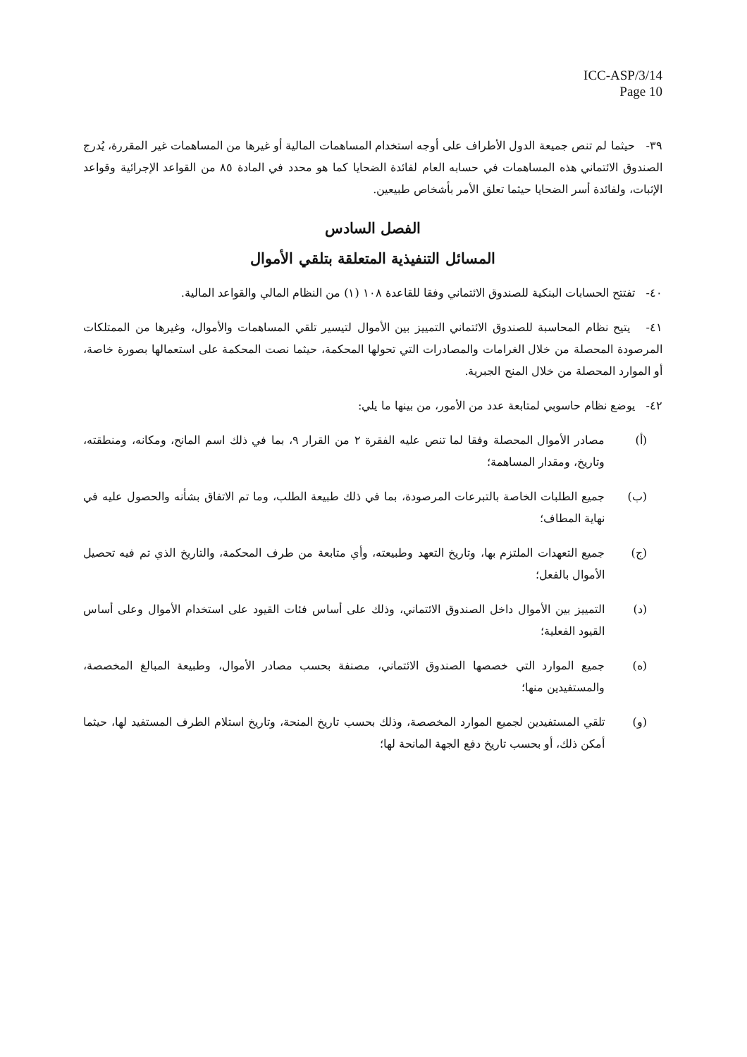ICC-ASP/3/14
Page 10
٣٩- حيثما لم تنص جميعة الدول الأطراف على أوجه استخدام المساهمات المالية أو غيرها من المساهمات غير المقررة، يُدرج الصندوق الائتماني هذه المساهمات في حسابه العام لفائدة الضحايا كما هو محدد في المادة ٨٥ من القواعد الإجرائية وقواعد الإثبات، ولفائدة أسر الضحايا حيثما تعلق الأمر بأشخاص طبيعين.
الفصل السادس
المسائل التنفيذية المتعلقة بتلقي الأموال
٤٠- تفتتح الحسابات البنكية للصندوق الائتماني وفقا للقاعدة ١٠٨ (١) من النظام المالي والقواعد المالية.
٤١- يتيح نظام المحاسبة للصندوق الائتماني التمييز بين الأموال لتيسير تلقي المساهمات والأموال، وغيرها من الممتلكات المرصودة المحصلة من خلال الغرامات والمصادرات التي تحولها المحكمة، حيثما نصت المحكمة على استعمالها بصورة خاصة، أو الموارد المحصلة من خلال المنح الجبرية.
٤٢- يوضع نظام حاسوبي لمتابعة عدد من الأمور، من بينها ما يلي:
(أ) مصادر الأموال المحصلة وفقا لما تنص عليه الفقرة ٢ من القرار ٩، بما في ذلك اسم المانح، ومكانه، ومنطقته، وتاريخ، ومقدار المساهمة؛
(ب) جميع الطلبات الخاصة بالتبرعات المرصودة، بما في ذلك طبيعة الطلب، وما تم الاتفاق بشأنه والحصول عليه في نهاية المطاف؛
(ج) جميع التعهدات الملتزم بها، وتاريخ التعهد وطبيعته، وأي متابعة من طرف المحكمة، والتاريخ الذي تم فيه تحصيل الأموال بالفعل؛
(د) التمييز بين الأموال داخل الصندوق الائتماني، وذلك على أساس فئات القيود على استخدام الأموال وعلى أساس القيود الفعلية؛
(ه) جميع الموارد التي خصصها الصندوق الائتماني، مصنفة بحسب مصادر الأموال، وطبيعة المبالغ المخصصة، والمستفيدين منها؛
(و) تلقي المستفيدين لجميع الموارد المخصصة، وذلك بحسب تاريخ المنحة، وتاريخ استلام الطرف المستفيد لها، حيثما أمكن ذلك، أو بحسب تاريخ دفع الجهة المانحة لها؛